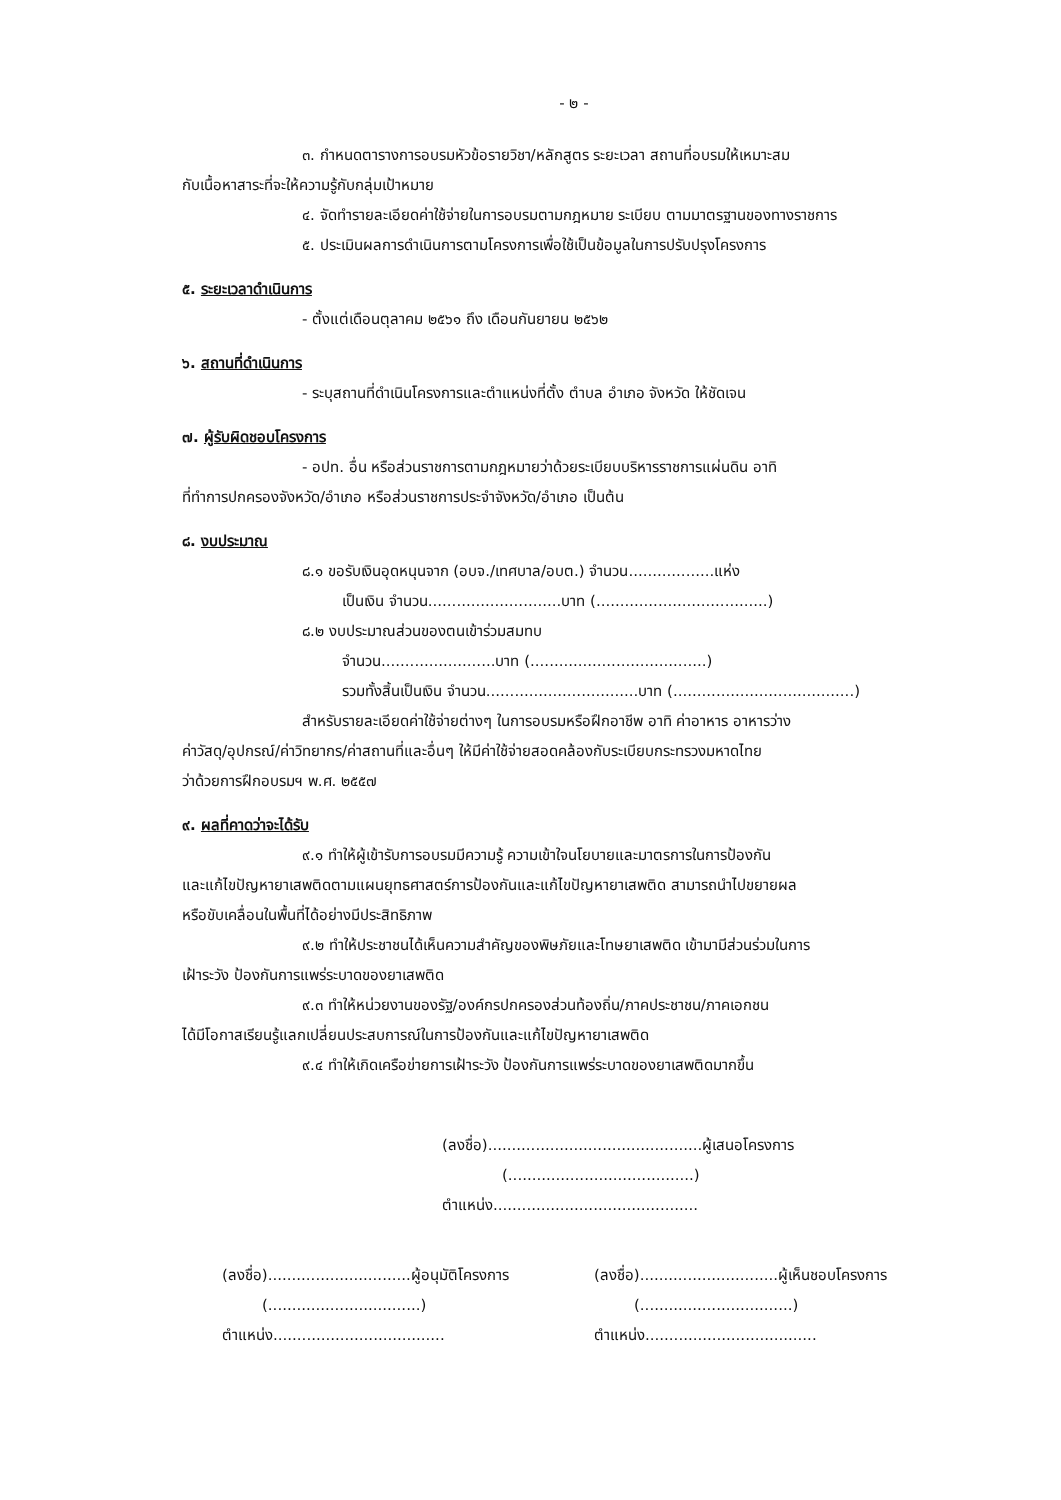- ๒ -
๓. กำหนดตารางการอบรมหัวข้อรายวิชา/หลักสูตร ระยะเวลา สถานที่อบรมให้เหมาะสม
กับเนื้อหาสาระที่จะให้ความรู้กับกลุ่มเป้าหมาย
๔. จัดทำรายละเอียดค่าใช้จ่ายในการอบรมตามกฎหมาย ระเบียบ ตามมาตรฐานของทางราชการ
๕. ประเมินผลการดำเนินการตามโครงการเพื่อใช้เป็นข้อมูลในการปรับปรุงโครงการ
๕. ระยะเวลาดำเนินการ
- ตั้งแต่เดือนตุลาคม ๒๕๖๑ ถึง เดือนกันยายน ๒๕๖๒
๖. สถานที่ดำเนินการ
- ระบุสถานที่ดำเนินโครงการและตำแหน่งที่ตั้ง ตำบล อำเภอ จังหวัด ให้ชัดเจน
๗. ผู้รับผิดชอบโครงการ
- อปท. อื่น หรือส่วนราชการตามกฎหมายว่าด้วยระเบียบบริหารราชการแผ่นดิน อาทิ
ที่ทำการปกครองจังหวัด/อำเภอ หรือส่วนราชการประจำจังหวัด/อำเภอ เป็นต้น
๘. งบประมาณ
๘.๑ ขอรับเงินอุดหนุนจาก (อบจ./เทศบาล/อบต.) จำนวน..................แห่ง
เป็นเงิน จำนวน............................บาท (....................................)
๘.๒ งบประมาณส่วนของตนเข้าร่วมสมทบ
จำนวน........................บาท (.....................................)
รวมทั้งสิ้นเป็นเงิน จำนวน................................บาท (......................................)
สำหรับรายละเอียดค่าใช้จ่ายต่างๆ ในการอบรมหรือฝึกอาชีพ อาทิ ค่าอาหาร อาหารว่าง
ค่าวัสดุ/อุปกรณ์/ค่าวิทยากร/ค่าสถานที่และอื่นๆ ให้มีค่าใช้จ่ายสอดคล้องกับระเบียบกระทรวงมหาดไทย
ว่าด้วยการฝึกอบรมฯ พ.ศ. ๒๕๕๗
๙. ผลที่คาดว่าจะได้รับ
๙.๑ ทำให้ผู้เข้ารับการอบรมมีความรู้ ความเข้าใจนโยบายและมาตรการในการป้องกัน
และแก้ไขปัญหายาเสพติดตามแผนยุทธศาสตร์การป้องกันและแก้ไขปัญหายาเสพติด สามารถนำไปขยายผล
หรือขับเคลื่อนในพื้นที่ได้อย่างมีประสิทธิภาพ
๙.๒ ทำให้ประชาชนได้เห็นความสำคัญของพิษภัยและโทษยาเสพติด เข้ามามีส่วนร่วมในการ
เฝ้าระวัง ป้องกันการแพร่ระบาดของยาเสพติด
๙.๓ ทำให้หน่วยงานของรัฐ/องค์กรปกครองส่วนท้องถิ่น/ภาคประชาชน/ภาคเอกชน
ได้มีโอกาสเรียนรู้แลกเปลี่ยนประสบการณ์ในการป้องกันและแก้ไขปัญหายาเสพติด
๙.๔ ทำให้เกิดเครือข่ายการเฝ้าระวัง ป้องกันการแพร่ระบาดของยาเสพติดมากขึ้น
(ลงชื่อ).............................................ผู้เสนอโครงการ
(.......................................)
ตำแหน่ง...........................................
(ลงชื่อ)..............................ผู้อนุมัติโครงการ
(................................)
ตำแหน่ง....................................
(ลงชื่อ).............................ผู้เห็นชอบโครงการ
(................................)
ตำแหน่ง....................................